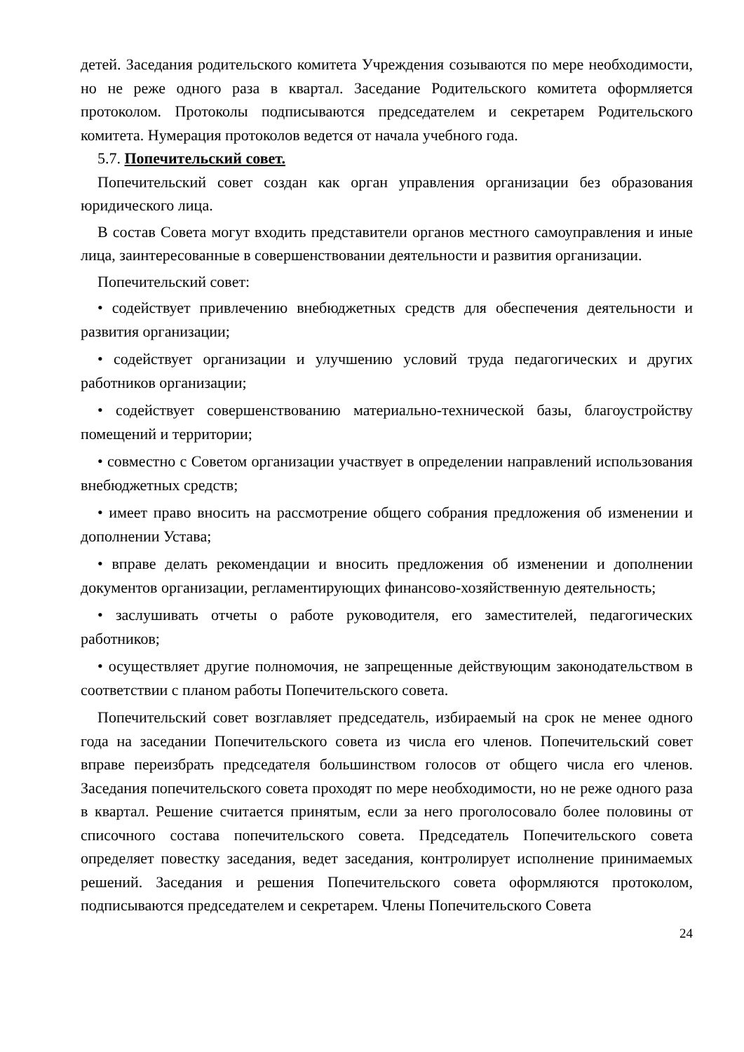детей. Заседания родительского комитета Учреждения созываются по мере необходимости, но не реже одного раза в квартал. Заседание Родительского комитета оформляется протоколом. Протоколы подписываются председателем и секретарем Родительского комитета. Нумерация протоколов ведется от начала учебного года.
5.7. Попечительский совет.
Попечительский совет создан как орган управления организации без образования юридического лица.
В состав Совета могут входить представители органов местного самоуправления и иные лица, заинтересованные в совершенствовании деятельности и развития организации.
Попечительский совет:
• содействует привлечению внебюджетных средств для обеспечения деятельности и развития организации;
• содействует организации и улучшению условий труда педагогических и других работников организации;
• содействует совершенствованию материально-технической базы, благоустройству помещений и территории;
• совместно с Советом организации участвует в определении направлений использования внебюджетных средств;
• имеет право вносить на рассмотрение общего собрания предложения об изменении и дополнении Устава;
• вправе делать рекомендации и вносить предложения об изменении и дополнении документов организации, регламентирующих финансово-хозяйственную деятельность;
• заслушивать отчеты о работе руководителя, его заместителей, педагогических работников;
• осуществляет другие полномочия, не запрещенные действующим законодательством в соответствии с планом работы Попечительского совета.
Попечительский совет возглавляет председатель, избираемый на срок не менее одного года на заседании Попечительского совета из числа его членов. Попечительский совет вправе переизбрать председателя большинством голосов от общего числа его членов. Заседания попечительского совета проходят по мере необходимости, но не реже одного раза в квартал. Решение считается принятым, если за него проголосовало более половины от списочного состава попечительского совета. Председатель Попечительского совета определяет повестку заседания, ведет заседания, контролирует исполнение принимаемых решений. Заседания и решения Попечительского совета оформляются протоколом, подписываются председателем и секретарем. Члены Попечительского Совета
24